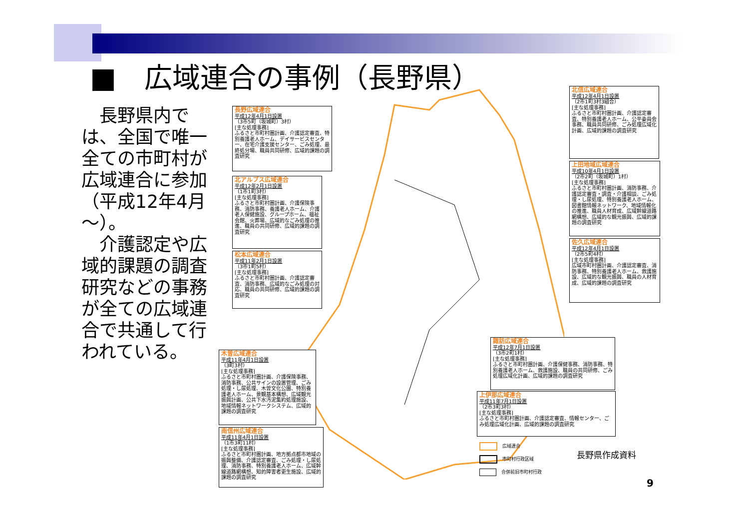■　広域連合の事例（長野県）
　長野県内では、全国で唯一全ての市町村が広域連合に参加（平成12年4月～）。
　介護認定や広域的課題の調査研究などの事務が全ての広域連合で共通して行われている。
長野広域連合
平成12年4月1日設置
（3市5町（坂城町）3村）
[主な処理事務]
ふるさと市町村圏計画、介護認定審査、特別養護老人ホーム、デイサービスセンター、在宅介護支援センター、ごみ処理、最終処分場、職員共同研修、広域的課題の調査研究
北アルプス広域連合
平成12年2月1日設置
（1市1町3村）
[主な処理事務]
ふるさと市町村圏計画、介護保険事務、消防事務、養護老人ホーム、介護老人保健施設、グループホーム、福祉会館、火葬場、広域的なごみ処理の推進、職員の共同研修、広域的課題の調査研究
松本広域連合
平成11年2月1日設置
（3市1町5村）
[主な処理事務]
ふるさと市町村圏計画、介護認定審査、消防事務、広域的なごみ処理の対応、職員の共同研修、広域的課題の調査研究
木曽広域連合
平成11年4月1日設置
（3町3村）
[主な処理事務]
ふるさと市町村圏計画、介護保険事務、消防事務、公共サインの設置管理、ごみ処理・し尿処理、木曽文化公園、特別養護老人ホーム、景観基本構想、広域観光振興計画、公共下水汚泥集約処理施設、地域情報ネットワークシステム、広域的課題の調査研究
南信州広域連合
平成11年4月1日設置
（1市3町11村）
[主な処理事務]
ふるさと市町村圏計画、地方拠点都市地域の振興整備、介護認定審査、ごみ処理・し尿処理、消防事務、特別養護老人ホーム、広域幹線道路網構想、知的障害者更生施設、広域的課題の調査研究
北信広域連合
平成12年4月1日設置
（2市1町3村3組合）
[主な処理事務]
ふるさと市町村圏計画、介護認定審査、特別養護老人ホーム、公平委員会事務、職員共同研修、ごみ処理広域化計画、広域的課題の調査研究
上田地域広域連合
平成10年4月1日設置
（2市2町（坂城町）1村）
[主な処理事務]
ふるさと市町村圏計画、消防事務、介護認定審査・調査・介護相談、ごみ処理・し尿処理、特別養護老人ホーム、図書館情報ネットワーク、地域情報化の推進、職員人材育成、広域幹線道路網構想、広域的な観光振興、広域的課題の調査研究
佐久広域連合
平成12年4月1日設置
（2市5町4村）
[主な処理事務]
広域市町村圏計画、介護認定審査、消防事務、特別養護老人ホーム、救護施設、広域的な観光振興、職員の人材育成、広域的課題の調査研究
諏訪広域連合
平成12年7月1日設置
（3市2町1村）
[主な処理事務]
ふるさと市町村圏計画、介護保健事務、消防事務、特別養護老人ホーム、救護施設、職員の共同研修、ごみ処理広域化計画、広域的課題の調査研究
上伊那広域連合
平成11年7月1日設置
（2市3町3村）
[主な処理事務]
ふるさと市町村圏計画、介護認定審査、情報センター、ごみ処理広域化計画、広域的課題の調査研究
広域連合
市町村行政区域
合併前旧市町村行政
長野県作成資料
9